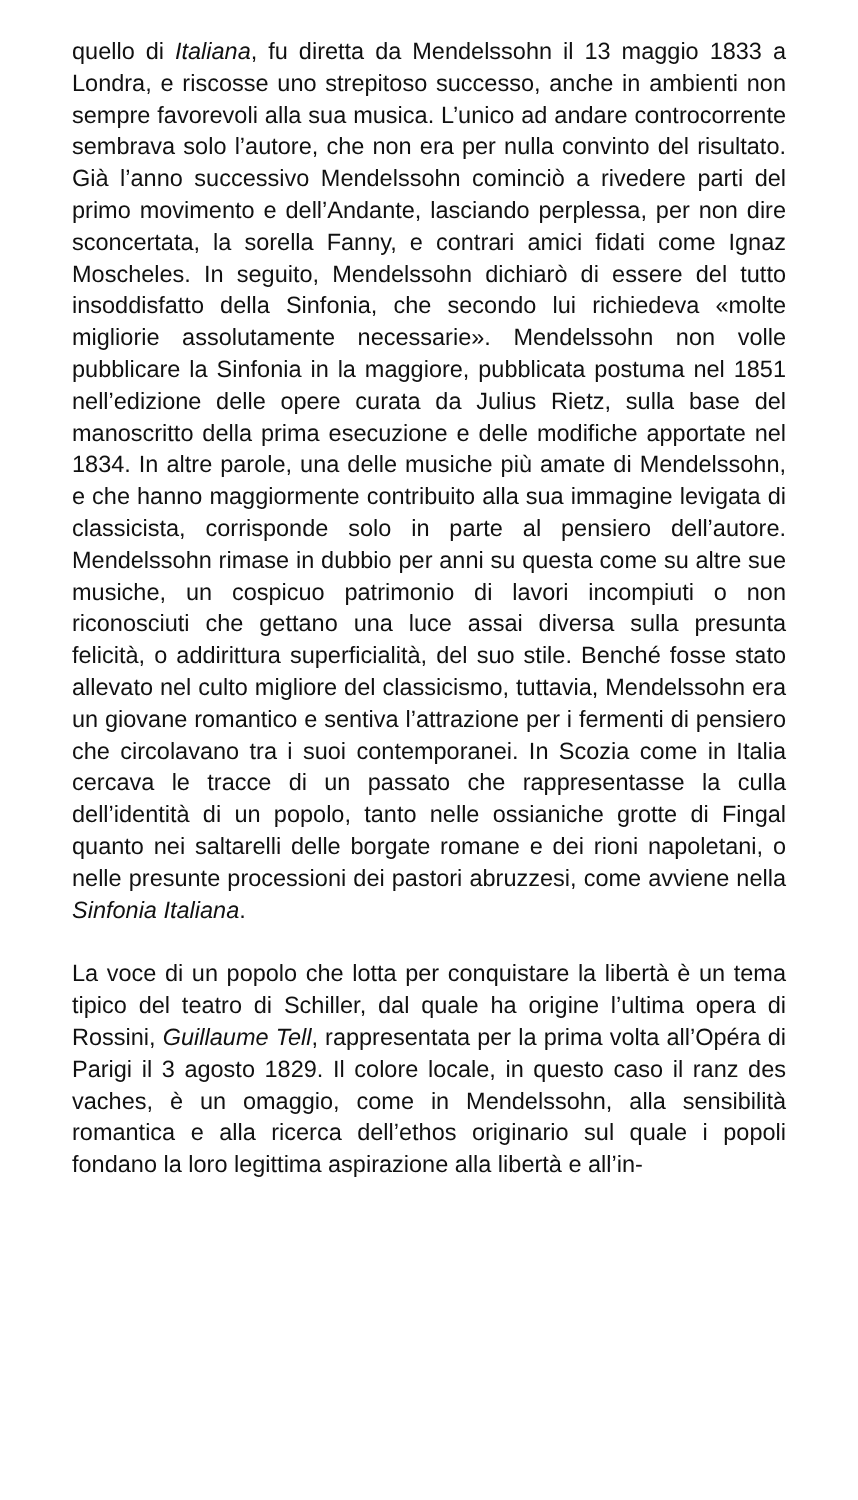quello di Italiana, fu diretta da Mendelssohn il 13 maggio 1833 a Londra, e riscosse uno strepitoso successo, anche in ambienti non sempre favorevoli alla sua musica. L’unico ad andare controcorrente sembrava solo l’autore, che non era per nulla convinto del risultato. Già l’anno successivo Mendelssohn cominciò a rivedere parti del primo movimento e dell’Andante, lasciando perplessa, per non dire sconcertata, la sorella Fanny, e contrari amici fidati come Ignaz Moscheles. In seguito, Mendelssohn dichiarò di essere del tutto insoddisfatto della Sinfonia, che secondo lui richiedeva «molte migliorie assolutamente necessarie». Mendelssohn non volle pubblicare la Sinfonia in la maggiore, pubblicata postuma nel 1851 nell’edizione delle opere curata da Julius Rietz, sulla base del manoscritto della prima esecuzione e delle modifiche apportate nel 1834. In altre parole, una delle musiche più amate di Mendelssohn, e che hanno maggiormente contribuito alla sua immagine levigata di classicista, corrisponde solo in parte al pensiero dell’autore. Mendelssohn rimase in dubbio per anni su questa come su altre sue musiche, un cospicuo patrimonio di lavori incompiuti o non riconosciuti che gettano una luce assai diversa sulla presunta felicità, o addirittura superficialità, del suo stile. Benché fosse stato allevato nel culto migliore del classicismo, tuttavia, Mendelssohn era un giovane romantico e sentiva l’attrazione per i fermenti di pensiero che circolavano tra i suoi contemporanei. In Scozia come in Italia cercava le tracce di un passato che rappresentasse la culla dell’identità di un popolo, tanto nelle ossianiche grotte di Fingal quanto nei saltarelli delle borgate romane e dei rioni napoletani, o nelle presunte processioni dei pastori abruzzesi, come avviene nella Sinfonia Italiana.
La voce di un popolo che lotta per conquistare la libertà è un tema tipico del teatro di Schiller, dal quale ha origine l’ultima opera di Rossini, Guillaume Tell, rappresentata per la prima volta all’Opéra di Parigi il 3 agosto 1829. Il colore locale, in questo caso il ranz des vaches, è un omaggio, come in Mendelssohn, alla sensibilità romantica e alla ricerca dell’ethos originario sul quale i popoli fondano la loro legittima aspirazione alla libertà e all’in-